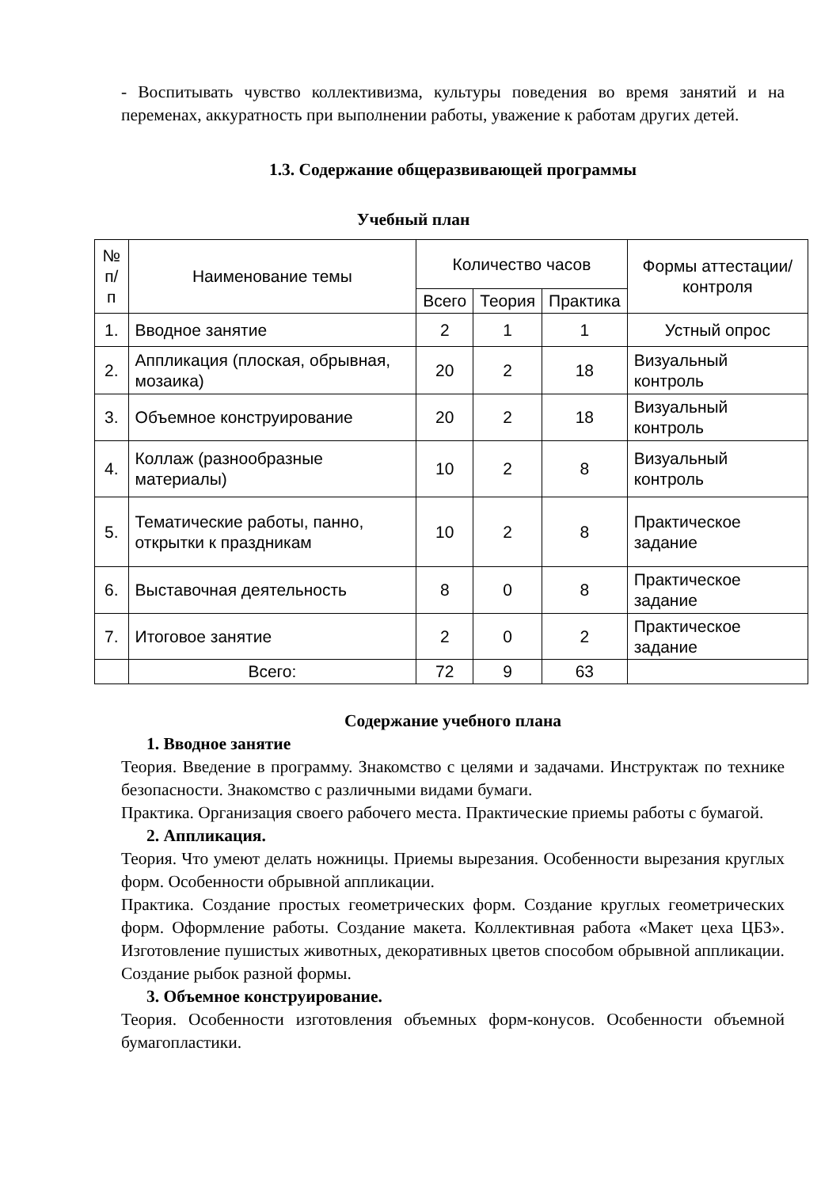- Воспитывать чувство коллективизма, культуры поведения во время занятий и на переменах, аккуратность при выполнении работы, уважение к работам других детей.
1.3. Содержание общеразвивающей программы
Учебный план
| № п/п | Наименование темы | Количество часов | | | Формы аттестации/ контроля |
| --- | --- | --- | --- | --- | --- |
| | | Всего | Теория | Практика | |
| 1. | Вводное занятие | 2 | 1 | 1 | Устный опрос |
| 2. | Аппликация (плоская, обрывная, мозаика) | 20 | 2 | 18 | Визуальный контроль |
| 3. | Объемное конструирование | 20 | 2 | 18 | Визуальный контроль |
| 4. | Коллаж (разнообразные материалы) | 10 | 2 | 8 | Визуальный контроль |
| 5. | Тематические работы, панно, открытки к праздникам | 10 | 2 | 8 | Практическое задание |
| 6. | Выставочная деятельность | 8 | 0 | 8 | Практическое задание |
| 7. | Итоговое занятие | 2 | 0 | 2 | Практическое задание |
| | Всего: | 72 | 9 | 63 | |
Содержание учебного плана
1. Вводное занятие
Теория. Введение в программу. Знакомство с целями и задачами. Инструктаж по технике безопасности. Знакомство с различными видами бумаги.
Практика. Организация своего рабочего места. Практические приемы работы с бумагой.
2. Аппликация.
Теория. Что умеют делать ножницы. Приемы вырезания. Особенности вырезания круглых форм. Особенности обрывной аппликации.
Практика. Создание простых геометрических форм. Создание круглых геометрических форм. Оформление работы. Создание макета. Коллективная работа «Макет цеха ЦБЗ». Изготовление пушистых животных, декоративных цветов способом обрывной аппликации. Создание рыбок разной формы.
3. Объемное конструирование.
Теория. Особенности изготовления объемных форм-конусов. Особенности объемной бумагопластики.